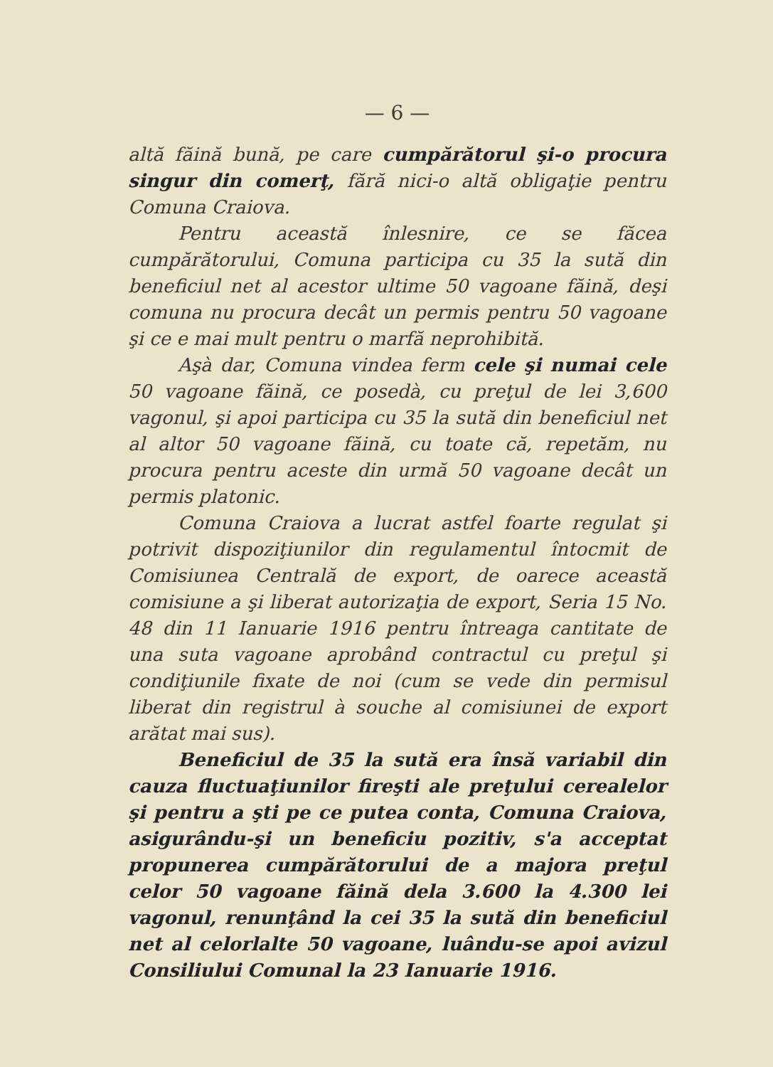— 6 —
altă făină bună, pe care cumpărătorul şi-o procura singur din comerţ, fără nici-o altă obligaţie pentru Comuna Craiova.
Pentru această înlesnire, ce se făcea cumpărătorului, Comuna participa cu 35 la sută din beneficiul net al acestor ultime 50 vagoane făină, deşi comuna nu procura decât un permis pentru 50 vagoane şi ce e mai mult pentru o marfă neprohibită.
Aşà dar, Comuna vindea ferm cele şi numai cele 50 vagoane făină, ce posedà, cu preţul de lei 3,600 vagonul, şi apoi participa cu 35 la sută din beneficiul net al altor 50 vagoane făină, cu toate că, repetăm, nu procura pentru aceste din urmă 50 vagoane decât un permis platonic.
Comuna Craiova a lucrat astfel foarte regulat şi potrivit dispoziţiunilor din regulamentul întocmit de Comisiunea Centrală de export, de oarece această comisiune a şi liberat autorizaţia de export, Seria 15 No. 48 din 11 Ianuarie 1916 pentru întreaga cantitate de una suta vagoane aprobând contractul cu preţul şi condiţiunile fixate de noi (cum se vede din permisul liberat din registrul à souche al comisiunei de export arătat mai sus).
Beneficiul de 35 la sută era însă variabil din cauza fluctuaţiunilor fireşti ale preţului cerealelor şi pentru a şti pe ce putea conta, Comuna Craiova, asigurându-şi un beneficiu pozitiv, s'a acceptat propunerea cumpărătorului de a majora preţul celor 50 vagoane făină dela 3.600 la 4.300 lei vagonul, renunţând la cei 35 la sută din beneficiul net al celorlalte 50 vagoane, luându-se apoi avizul Consiliului Comunal la 23 Ianuarie 1916.